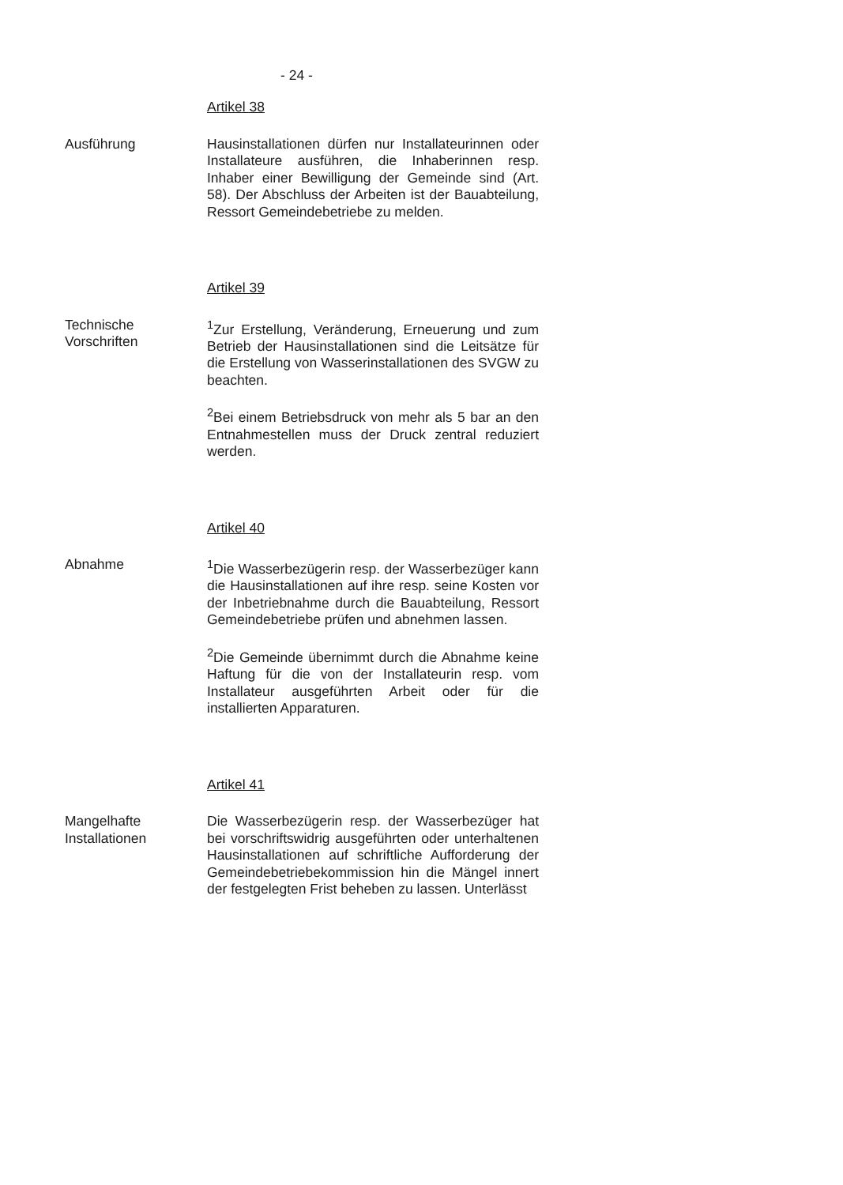- 24 -
Artikel 38
Ausführung Hausinstallationen dürfen nur Installateurinnen oder Installateure ausführen, die Inhaberinnen resp. Inhaber einer Bewilligung der Gemeinde sind (Art. 58). Der Abschluss der Arbeiten ist der Bauabteilung, Ressort Gemeindebetriebe zu melden.
Artikel 39
Technische
Vorschriften
<sup>1</sup> Zur Erstellung, Veränderung, Erneuerung und zum Betrieb der Hausinstallationen sind die Leitsätze für die Erstellung von Wasserinstallationen des SVGW zu beachten.
<sup>2</sup> Bei einem Betriebsdruck von mehr als 5 bar an den Entnahmestellen muss der Druck zentral reduziert werden.
Artikel 40
Abnahme <sup>1</sup> Die Wasserbezügerin resp. der Wasserbezüger kann die Hausinstallationen auf ihre resp. seine Kosten vor der Inbetriebnahme durch die Bauabteilung, Ressort Gemeindebetriebe prüfen und abnehmen lassen.
<sup>2</sup> Die Gemeinde übernimmt durch die Abnahme keine Haftung für die von der Installateurin resp. vom Installateur ausgeführten Arbeit oder für die installierten Apparaturen.
Artikel 41
Mangelhafte
Installationen
Die Wasserbezügerin resp. der Wasserbezüger hat bei vorschriftswidrig ausgeführten oder unterhaltenen Hausinstallationen auf schriftliche Aufforderung der Gemeindebetriebekommission hin die Mängel innert der festgelegten Frist beheben zu lassen. Unterlässt